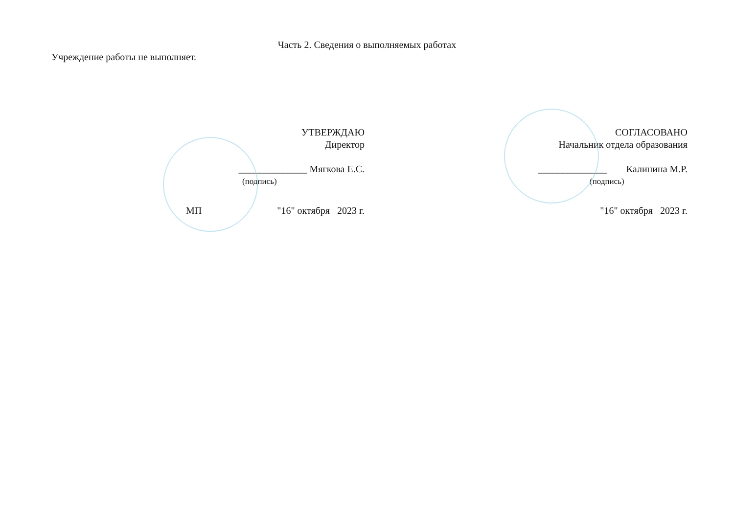Часть 2. Сведения о выполняемых работах
Учреждение работы не выполняет.
УТВЕРЖДАЮ
Директор
______________ Мягкова Е.С.
(подпись)
МП "16" октября 2023 г.
СОГЛАСОВАНО
Начальник отдела образования
______________ Калинина М.Р.
(подпись)
"16" октября 2023 г.